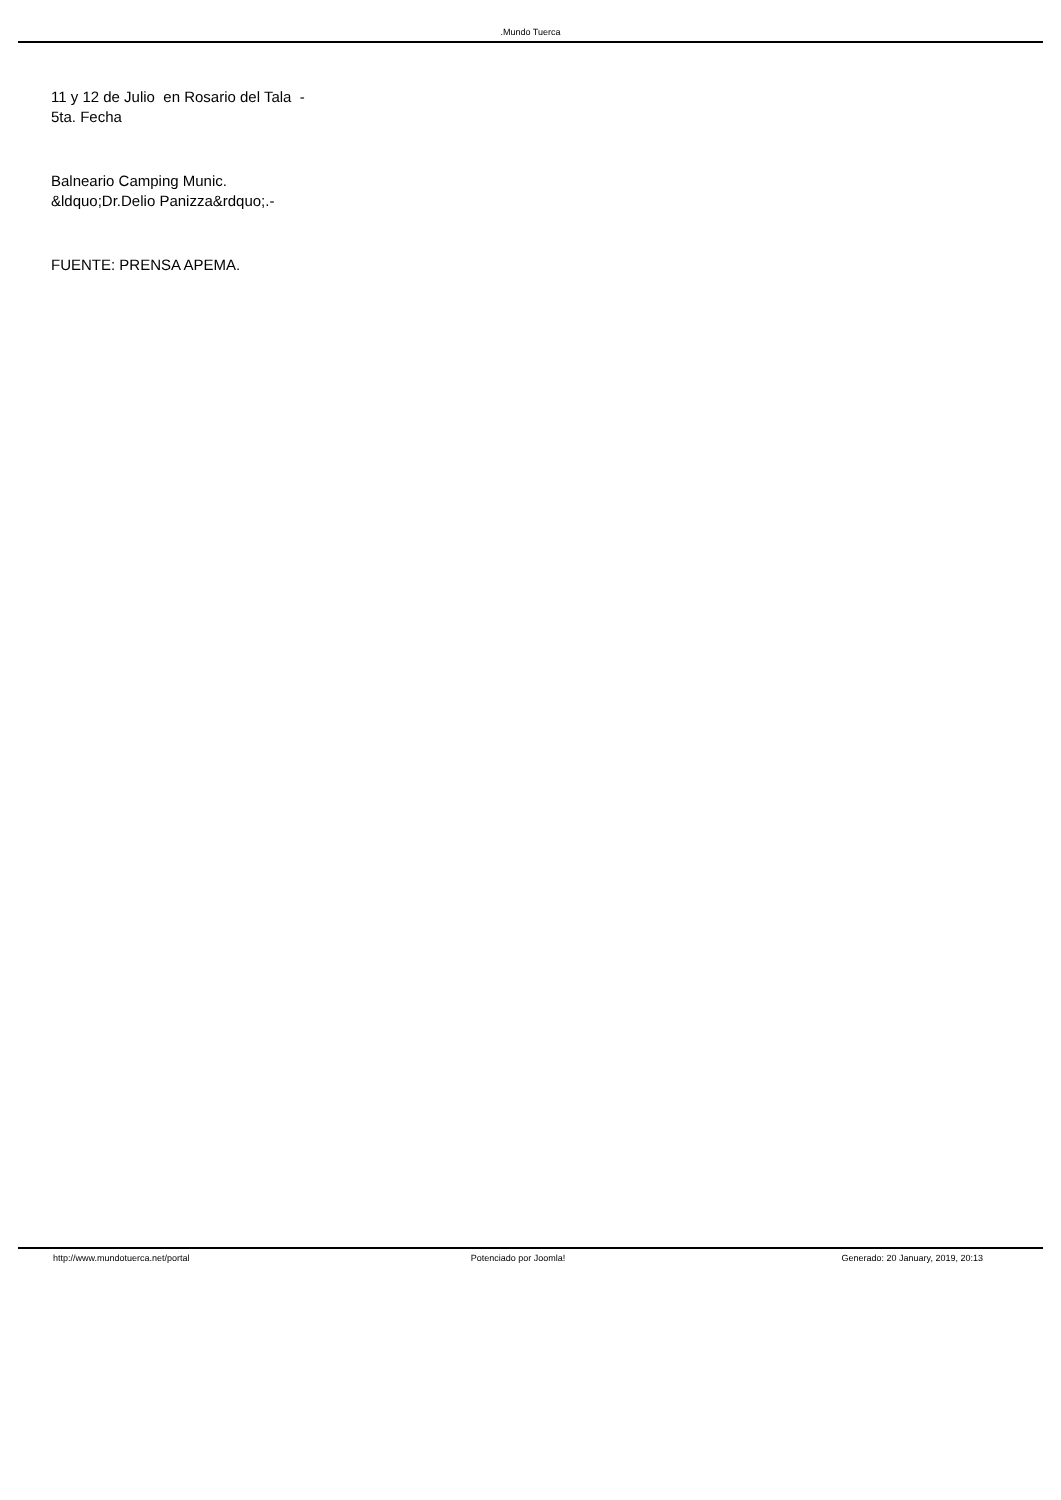.Mundo Tuerca
11 y 12 de Julio en Rosario del Tala - 5ta. Fecha
Balneario Camping Munic. &ldquo;Dr.Delio Panizza&rdquo;.-
FUENTE: PRENSA APEMA.
http://www.mundotuerca.net/portal
Potenciado por Joomla! Generado: 20 January, 2019, 20:13